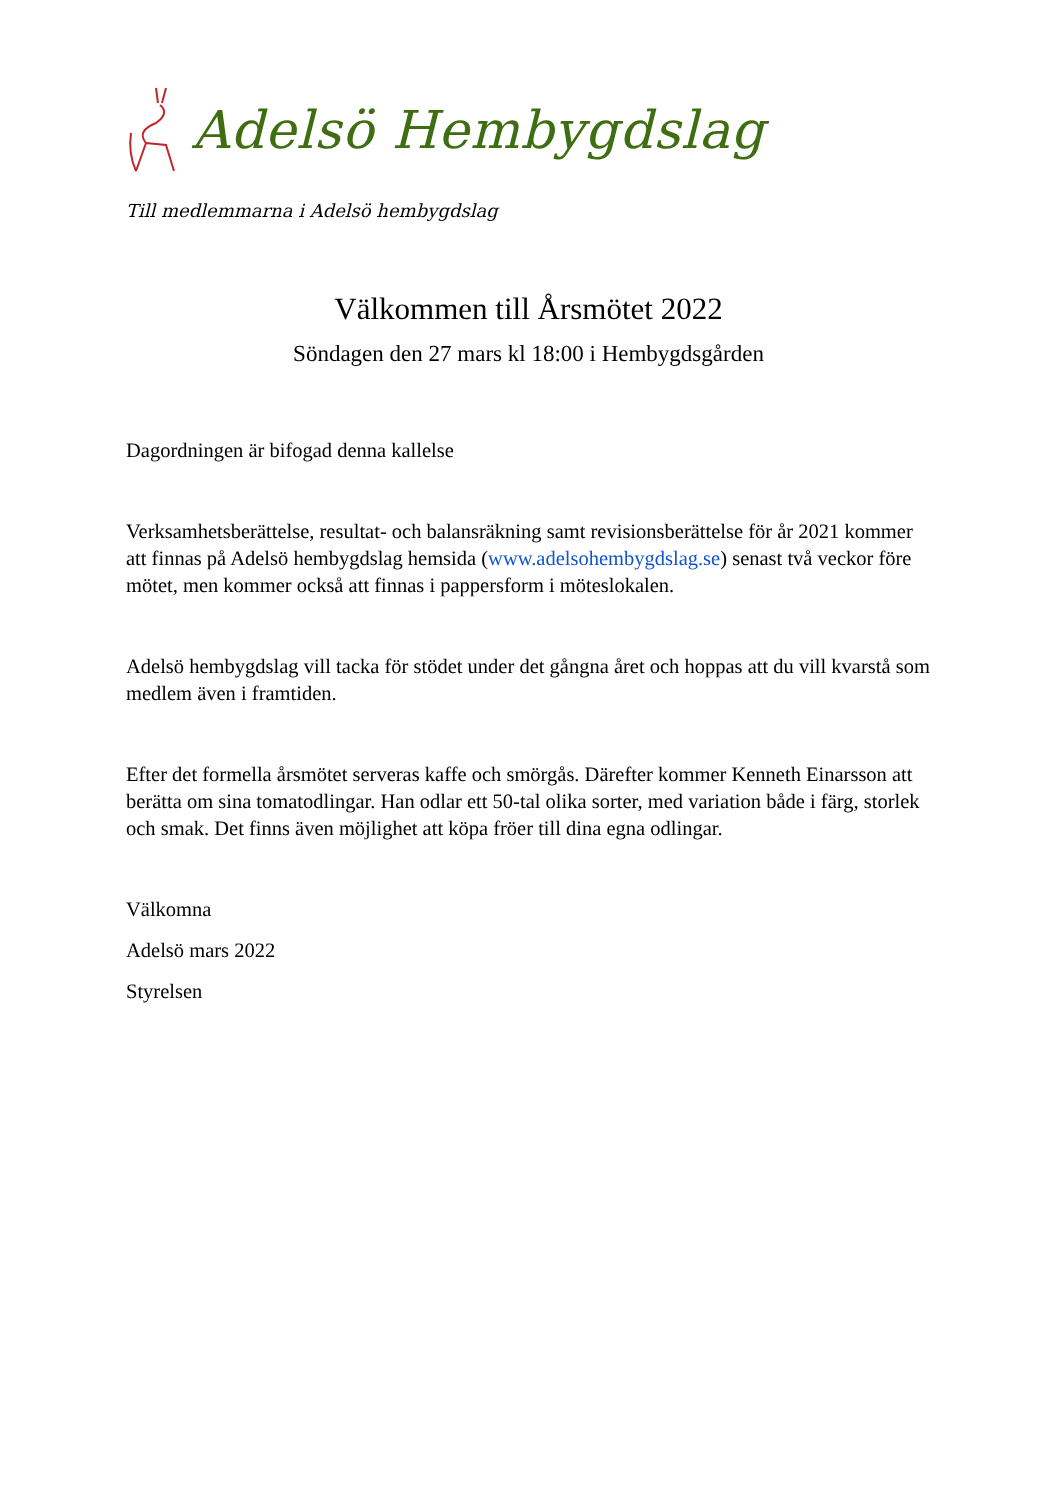Adelsö Hembygdslag
Till medlemmarna i Adelsö hembygdslag
Välkommen till Årsmötet 2022
Söndagen den 27 mars kl 18:00 i Hembygdsgården
Dagordningen är bifogad denna kallelse
Verksamhetsberättelse, resultat- och balansräkning samt revisionsberättelse för år 2021 kommer att finnas på Adelsö hembygdslag hemsida (www.adelsohembygdslag.se) senast två veckor före mötet, men kommer också att finnas i pappersform i möteslokalen.
Adelsö hembygdslag vill tacka för stödet under det gångna året och hoppas att du vill kvarstå som medlem även i framtiden.
Efter det formella årsmötet serveras kaffe och smörgås. Därefter kommer Kenneth Einarsson att berätta om sina tomatodlingar. Han odlar ett 50-tal olika sorter, med variation både i färg, storlek och smak. Det finns även möjlighet att köpa fröer till dina egna odlingar.
Välkomna
Adelsö mars 2022
Styrelsen